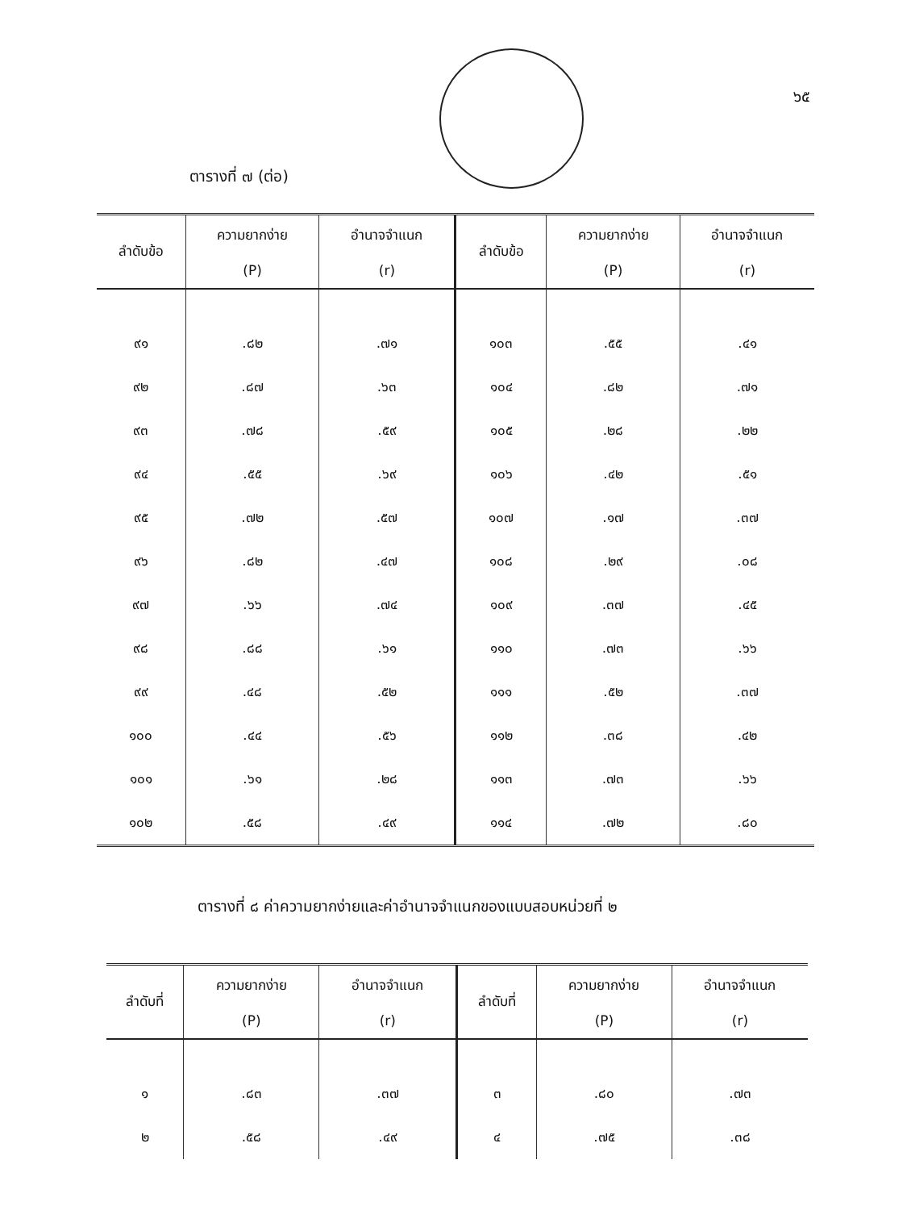๖๕
ตารางที่ ๗ (ต่อ)
| ลำดับข้อ | ความยากง่าย (P) | อำนาจจำแนก (r) | ลำดับข้อ | ความยากง่าย (P) | อำนาจจำแนก (r) |
| --- | --- | --- | --- | --- | --- |
| ๙๑ | .๘๒ | .๗๑ | ๑๐๓ | .๕๕ | .๔๑ |
| ๙๒ | .๘๗ | .๖๓ | ๑๐๔ | .๘๒ | .๗๑ |
| ๙๓ | .๗๘ | .๕๙ | ๑๐๕ | .๒๘ | .๒๒ |
| ๙๔ | .๕๕ | .๖๙ | ๑๐๖ | .๔๒ | .๕๑ |
| ๙๕ | .๗๒ | .๕๗ | ๑๐๗ | .๑๗ | .๓๗ |
| ๙๖ | .๘๒ | .๔๗ | ๑๐๘ | .๒๙ | .๐๘ |
| ๙๗ | .๖๖ | .๗๔ | ๑๐๙ | .๓๗ | .๔๕ |
| ๙๘ | .๘๘ | .๖๑ | ๑๑๐ | .๗๓ | .๖๖ |
| ๙๙ | .๔๘ | .๕๒ | ๑๑๑ | .๕๒ | .๓๗ |
| ๑๐๐ | .๔๔ | .๕๖ | ๑๑๒ | .๓๘ | .๔๒ |
| ๑๐๑ | .๖๑ | .๒๘ | ๑๑๓ | .๗๓ | .๖๖ |
| ๑๐๒ | .๕๘ | .๔๙ | ๑๑๔ | .๗๒ | .๘๐ |
ตารางที่ ๘ ค่าความยากง่ายและค่าอำนาจจำแนกของแบบสอบหน่วยที่ ๒
| ลำดับที่ | ความยากง่าย (P) | อำนาจจำแนก (r) | ลำดับที่ | ความยากง่าย (P) | อำนาจจำแนก (r) |
| --- | --- | --- | --- | --- | --- |
| ๑ | .๘๓ | .๓๗ | ๓ | .๘๐ | .๗๓ |
| ๒ | .๕๘ | .๔๙ | ๔ | .๗๕ | .๓๘ |